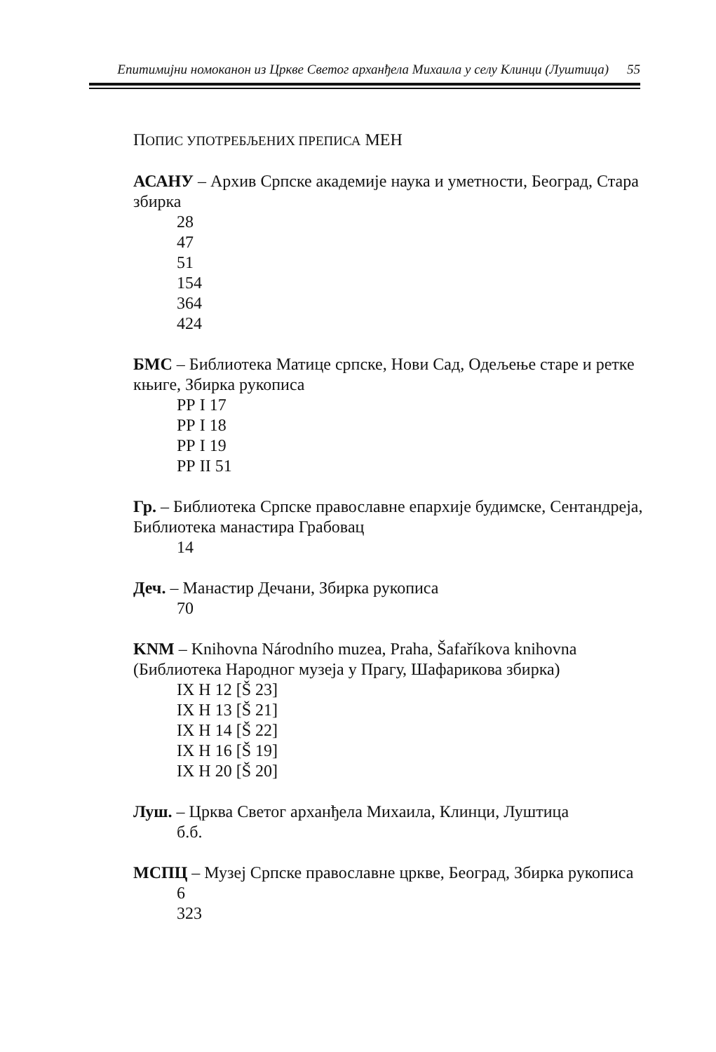Епитимијни номоканон из Цркве Светог арханђела Михаила у селу Клинци (Луштица) 55
ПОПИС УПОТРЕБЉЕНИХ ПРЕПИСА МЕН
АСАНУ – Архив Српске академије наука и уметности, Београд, Стара збирка
28
47
51
154
364
424
БМС – Библиотека Матице српске, Нови Сад, Одељење старе и ретке књиге, Збирка рукописа
РР I 17
РР I 18
РР I 19
РР II 51
Гр. – Библиотека Српске православне епархије будимске, Сентандреја, Библиотека манастира Грабовац
14
Деч. – Манастир Дечани, Збирка рукописа
70
KNM – Knihovna Národního muzea, Praha, Šafaříkova knihovna (Библиотека Народног музеја у Прагу, Шафарикова збирка)
IX H 12 [Š 23]
IX H 13 [Š 21]
IX H 14 [Š 22]
IX H 16 [Š 19]
IX H 20 [Š 20]
Луш. – Црква Светог арханђела Михаила, Клинци, Луштица
б.б.
МСПЦ – Музеј Српске православне цркве, Београд, Збирка рукописа
6
323